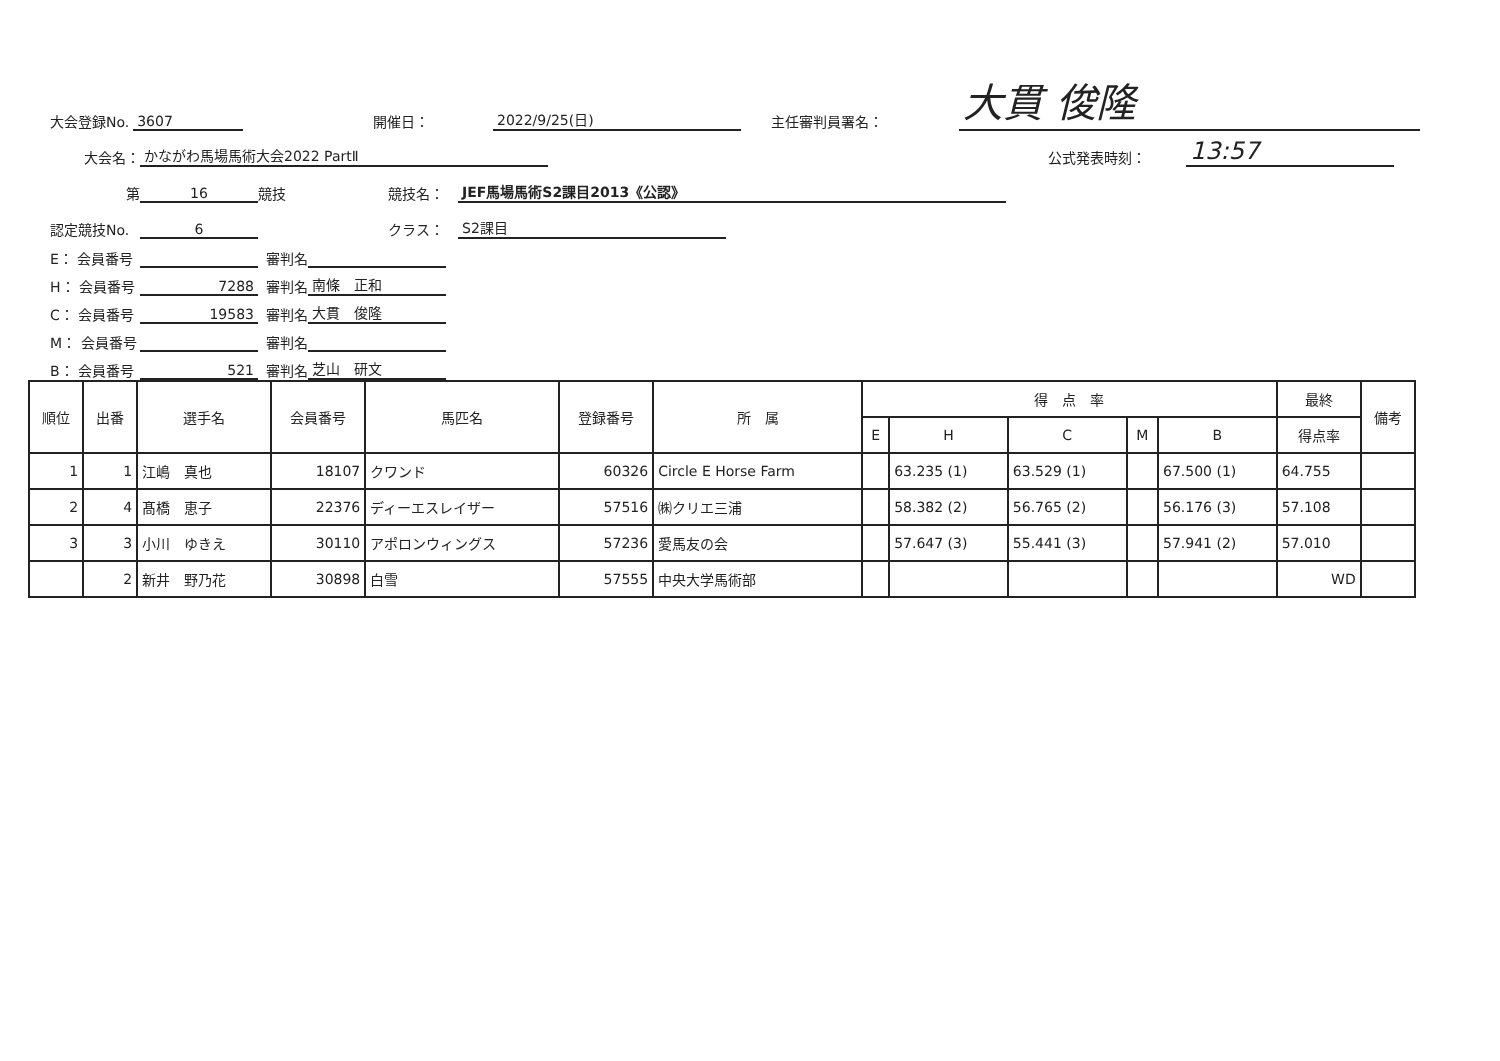大会登録No. 3607 開催日： 2022/9/25(日) 主任審判員署名： 大貫 俊隆
大会名： かながわ馬場馬術大会2022 PartⅡ 公式発表時刻： 13:57
第 16 競技 競技名： JEF馬場馬術S2課目2013《公認》
認定競技No. 6 クラス： S2課目
E： 会員番号 審判名
H： 会員番号 7288 審判名 南條　正和
C： 会員番号 19583 審判名 大貫　俊隆
M： 会員番号 審判名
B： 会員番号 521 審判名 芝山　研文
| 順位 | 出番 | 選手名 | 会員番号 | 馬匹名 | 登録番号 | 所 属 | 得 点 率 | | | | | 最終 | 備考 |
| --- | --- | --- | --- | --- | --- | --- | --- | --- | --- | --- | --- | --- | --- |
| | | | | | | | E | H | C | M | B | 得点率 | |
| 1 | 1 | 江嶋 真也 | 18107 | クワンド | 60326 | Circle E Horse Farm | | 63.235 (1) | 63.529 (1) | | 67.500 (1) | 64.755 | |
| 2 | 4 | 髙橋 恵子 | 22376 | ディーエスレイザー | 57516 | ㈱クリエ三浦 | | 58.382 (2) | 56.765 (2) | | 56.176 (3) | 57.108 | |
| 3 | 3 | 小川 ゆきえ | 30110 | アポロンウィングス | 57236 | 愛馬友の会 | | 57.647 (3) | 55.441 (3) | | 57.941 (2) | 57.010 | |
| | 2 | 新井 野乃花 | 30898 | 白雪 | 57555 | 中央大学馬術部 | | | | | | WD | |